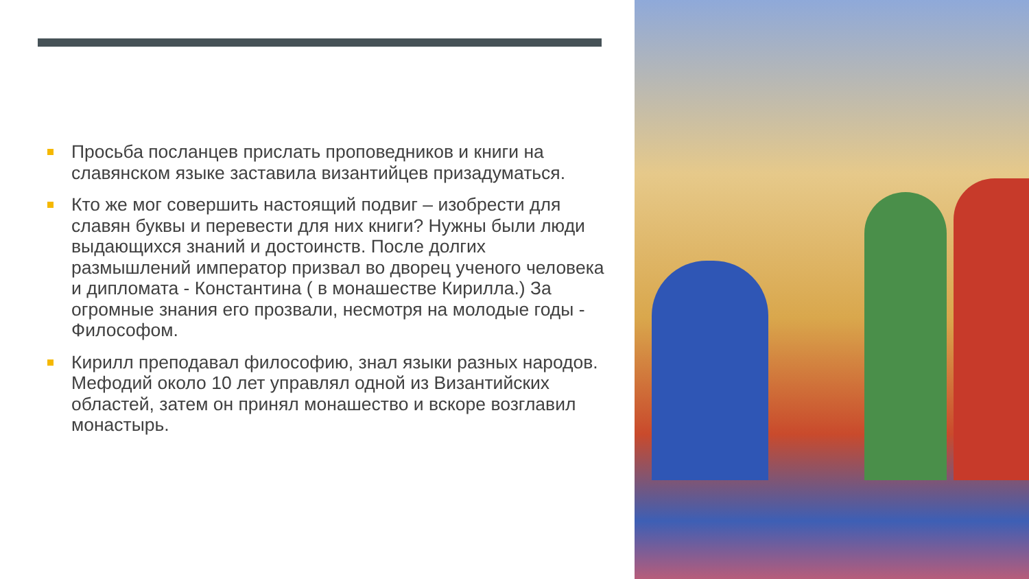Просьба посланцев прислать проповедников и книги на славянском языке заставила византийцев призадуматься.
Кто же мог совершить настоящий подвиг – изобрести для славян буквы и перевести для них книги? Нужны были люди выдающихся знаний и достоинств. После долгих размышлений император призвал во дворец ученого человека и дипломата - Константина ( в монашестве Кирилла.) За огромные знания его прозвали, несмотря на молодые годы - Философом.
Кирилл преподавал философию, знал языки разных народов. Мефодий около 10 лет управлял одной из Византийских областей, затем он принял монашество и вскоре возглавил монастырь.